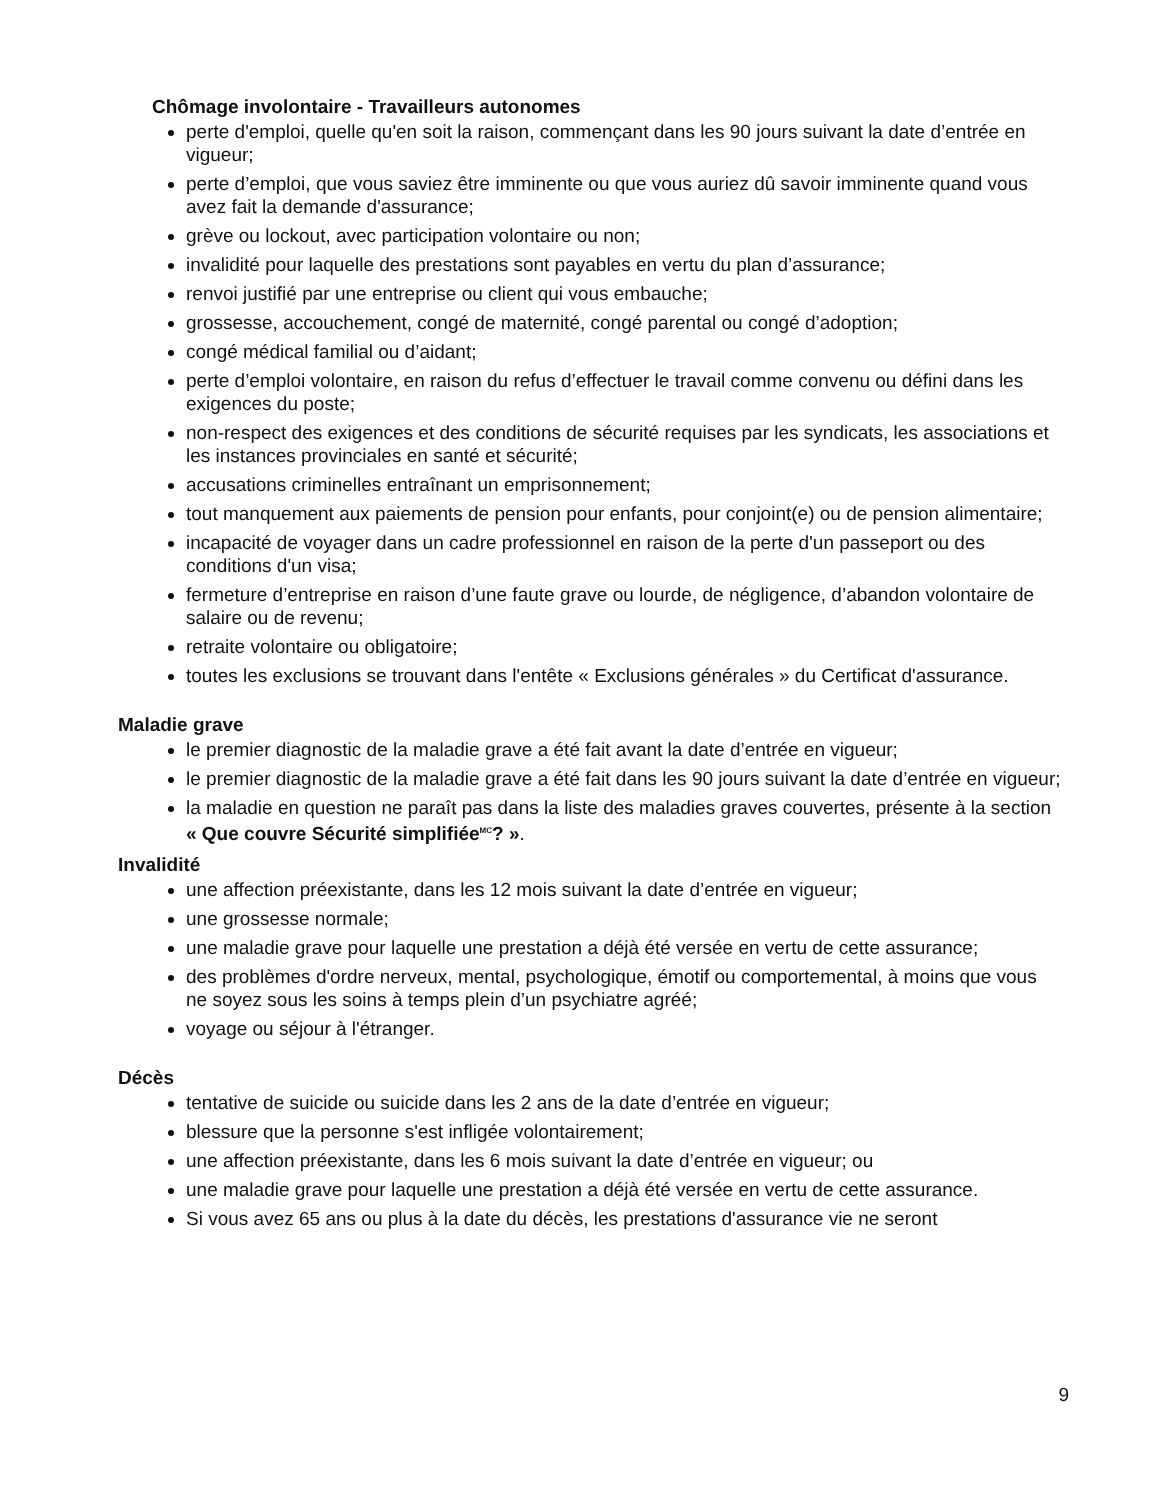Chômage involontaire - Travailleurs autonomes
perte d'emploi, quelle qu'en soit la raison, commençant dans les 90 jours suivant la date d’entrée en vigueur;
perte d’emploi, que vous saviez être imminente ou que vous auriez dû savoir imminente quand vous avez fait la demande d'assurance;
grève ou lockout, avec participation volontaire ou non;
invalidité pour laquelle des prestations sont payables en vertu du plan d’assurance;
renvoi justifié par une entreprise ou client qui vous embauche;
grossesse, accouchement, congé de maternité, congé parental ou congé d’adoption;
congé médical familial ou d’aidant;
perte d’emploi volontaire, en raison du refus d’effectuer le travail comme convenu ou défini dans les exigences du poste;
non-respect des exigences et des conditions de sécurité requises par les syndicats, les associations et les instances provinciales en santé et sécurité;
accusations criminelles entraînant un emprisonnement;
tout manquement aux paiements de pension pour enfants, pour conjoint(e) ou de pension alimentaire;
incapacité de voyager dans un cadre professionnel en raison de la perte d'un passeport ou des conditions d'un visa;
fermeture d’entreprise en raison d’une faute grave ou lourde, de négligence, d’abandon volontaire de salaire ou de revenu;
retraite volontaire ou obligatoire;
toutes les exclusions se trouvant dans l'entête « Exclusions générales » du Certificat d'assurance.
Maladie grave
le premier diagnostic de la maladie grave a été fait avant la date d’entrée en vigueur;
le premier diagnostic de la maladie grave a été fait dans les 90 jours suivant la date d’entrée en vigueur;
la maladie en question ne paraît pas dans la liste des maladies graves couvertes, présente à la section « Que couvre Sécurité simplifiée<sup>MC</sup>? ».
Invalidité
une affection préexistante, dans les 12 mois suivant la date d’entrée en vigueur;
une grossesse normale;
une maladie grave pour laquelle une prestation a déjà été versée en vertu de cette assurance;
des problèmes d'ordre nerveux, mental, psychologique, émotif ou comportemental, à moins que vous ne soyez sous les soins à temps plein d’un psychiatre agréé;
voyage ou séjour à l'étranger.
Décès
tentative de suicide ou suicide dans les 2 ans de la date d’entrée en vigueur;
blessure que la personne s'est infligée volontairement;
une affection préexistante, dans les 6 mois suivant la date d’entrée en vigueur; ou
une maladie grave pour laquelle une prestation a déjà été versée en vertu de cette assurance.
Si vous avez 65 ans ou plus à la date du décès, les prestations d'assurance vie ne seront
9